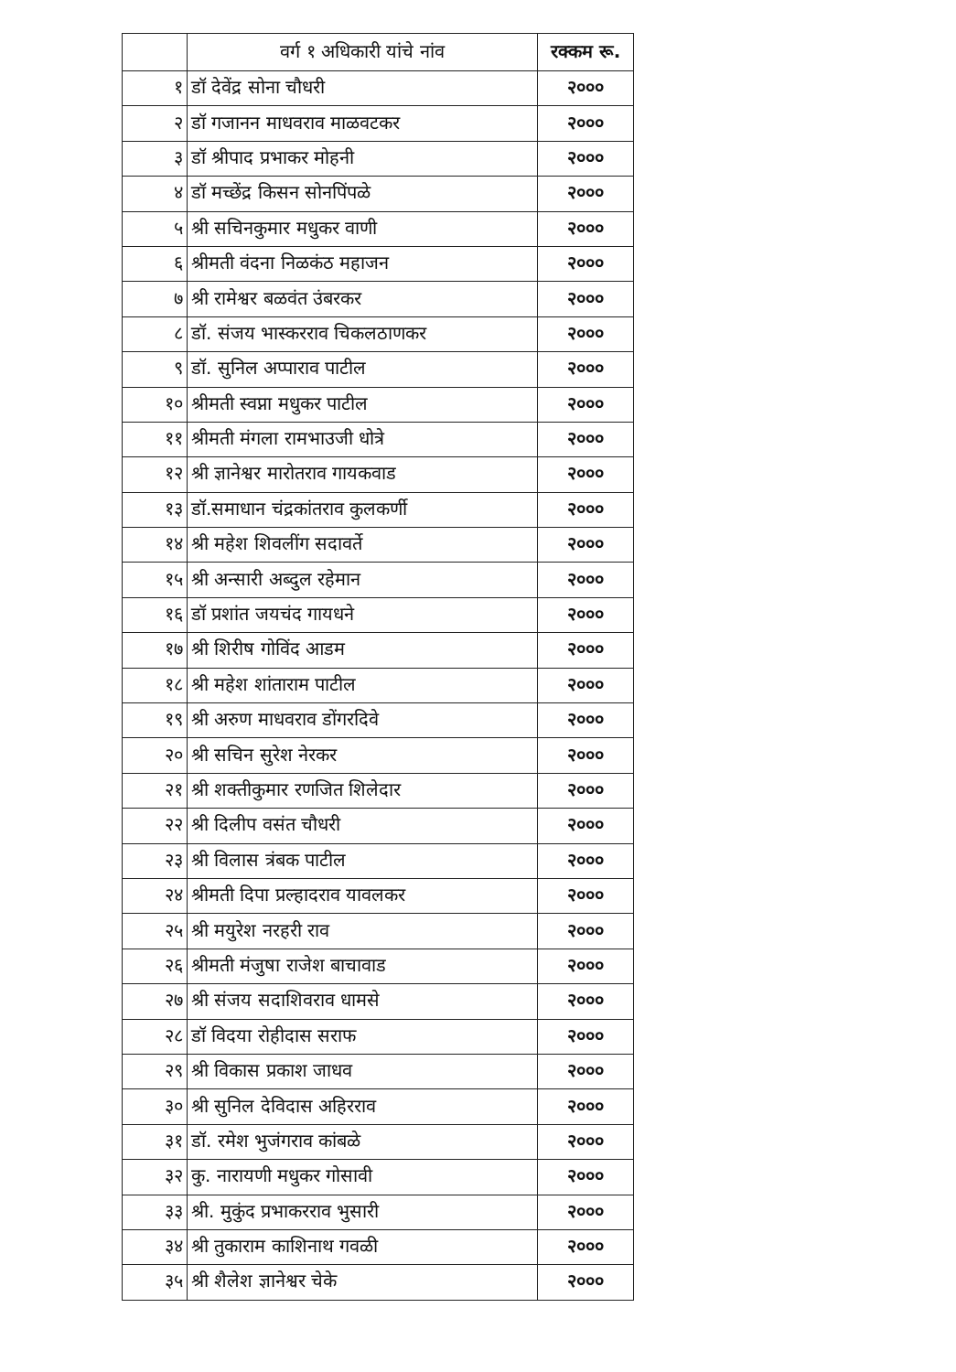| | वर्ग १ अधिकारी यांचे नांव | रक्कम रू. |
| --- | --- | --- |
| १ | डॉ देवेंद्र सोना चौधरी | २००० |
| २ | डॉ गजानन माधवराव माळवटकर | २००० |
| ३ | डॉ श्रीपाद प्रभाकर मोहनी | २००० |
| ४ | डॉ मच्छेंद्र किसन सोनपिंपळे | २००० |
| ५ | श्री सचिनकुमार मधुकर वाणी | २००० |
| ६ | श्रीमती वंदना निळकंठ महाजन | २००० |
| ७ | श्री रामेश्वर बळवंत उंबरकर | २००० |
| ८ | डॉ. संजय भास्करराव चिकलठाणकर | २००० |
| ९ | डॉ. सुनिल अप्पाराव पाटील | २००० |
| १० | श्रीमती स्वप्ना मधुकर पाटील | २००० |
| ११ | श्रीमती मंगला रामभाउजी धोत्रे | २००० |
| १२ | श्री ज्ञानेश्वर मारोतराव गायकवाड | २००० |
| १३ | डॉ.समाधान चंद्रकांतराव कुलकर्णी | २००० |
| १४ | श्री महेश शिवलींग सदावर्ते | २००० |
| १५ | श्री अन्सारी अब्दुल रहेमान | २००० |
| १६ | डॉ प्रशांत जयचंद गायधने | २००० |
| १७ | श्री शिरीष गोविंद आडम | २००० |
| १८ | श्री महेश शांताराम पाटील | २००० |
| १९ | श्री अरुण माधवराव डोंगरदिवे | २००० |
| २० | श्री सचिन सुरेश नेरकर | २००० |
| २१ | श्री शक्तीकुमार रणजित शिलेदार | २००० |
| २२ | श्री दिलीप वसंत चौधरी | २००० |
| २३ | श्री विलास त्रंबक पाटील | २००० |
| २४ | श्रीमती दिपा प्रल्हादराव यावलकर | २००० |
| २५ | श्री मयुरेश नरहरी राव | २००० |
| २६ | श्रीमती मंजुषा राजेश बाचावाड | २००० |
| २७ | श्री संजय सदाशिवराव धामसे | २००० |
| २८ | डॉ विदया रोहीदास सराफ | २००० |
| २९ | श्री विकास प्रकाश जाधव | २००० |
| ३० | श्री सुनिल देविदास अहिरराव | २००० |
| ३१ | डॉ. रमेश भुजंगराव कांबळे | २००० |
| ३२ | कु. नारायणी मधुकर गोसावी | २००० |
| ३३ | श्री. मुकुंद प्रभाकरराव भुसारी | २००० |
| ३४ | श्री तुकाराम काशिनाथ गवळी | २००० |
| ३५ | श्री शैलेश ज्ञानेश्वर चेके | २००० |